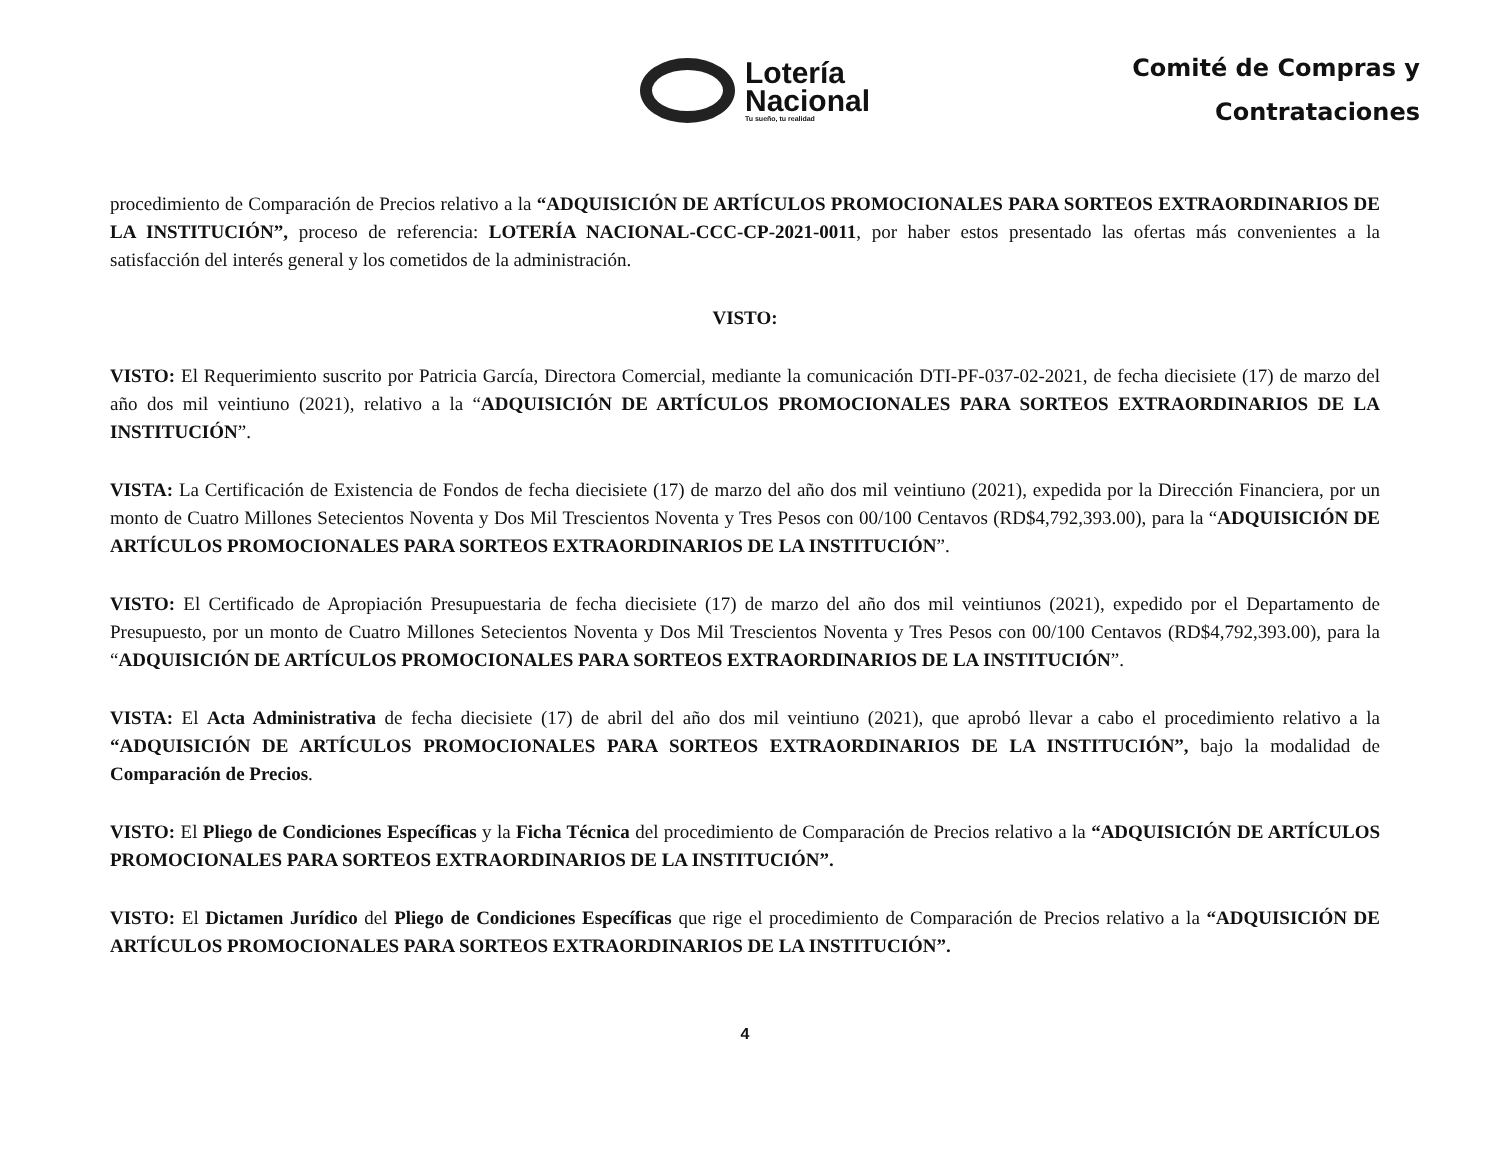Lotería
Nacional
Tu sueño, tu realidad
Comité de Compras y
Contrataciones
procedimiento de Comparación de Precios relativo a la “ADQUISICIÓN DE ARTÍCULOS PROMOCIONALES PARA SORTEOS EXTRAORDINARIOS DE LA INSTITUCIÓN”, proceso de referencia: LOTERÍA NACIONAL-CCC-CP-2021-0011, por haber estos presentado las ofertas más convenientes a la satisfacción del interés general y los cometidos de la administración.
VISTO:
VISTO: El Requerimiento suscrito por Patricia García, Directora Comercial, mediante la comunicación DTI-PF-037-02-2021, de fecha diecisiete (17) de marzo del año dos mil veintiuno (2021), relativo a la “ADQUISICIÓN DE ARTÍCULOS PROMOCIONALES PARA SORTEOS EXTRAORDINARIOS DE LA INSTITUCIÓN”.
VISTA: La Certificación de Existencia de Fondos de fecha diecisiete (17) de marzo del año dos mil veintiuno (2021), expedida por la Dirección Financiera, por un monto de Cuatro Millones Setecientos Noventa y Dos Mil Trescientos Noventa y Tres Pesos con 00/100 Centavos (RD$4,792,393.00), para la “ADQUISICIÓN DE ARTÍCULOS PROMOCIONALES PARA SORTEOS EXTRAORDINARIOS DE LA INSTITUCIÓN”.
VISTO: El Certificado de Apropiación Presupuestaria de fecha diecisiete (17) de marzo del año dos mil veintiunos (2021), expedido por el Departamento de Presupuesto, por un monto de Cuatro Millones Setecientos Noventa y Dos Mil Trescientos Noventa y Tres Pesos con 00/100 Centavos (RD$4,792,393.00), para la “ADQUISICIÓN DE ARTÍCULOS PROMOCIONALES PARA SORTEOS EXTRAORDINARIOS DE LA INSTITUCIÓN”.
VISTA: El Acta Administrativa de fecha diecisiete (17) de abril del año dos mil veintiuno (2021), que aprobó llevar a cabo el procedimiento relativo a la “ADQUISICIÓN DE ARTÍCULOS PROMOCIONALES PARA SORTEOS EXTRAORDINARIOS DE LA INSTITUCIÓN”, bajo la modalidad de Comparación de Precios.
VISTO: El Pliego de Condiciones Específicas y la Ficha Técnica del procedimiento de Comparación de Precios relativo a la “ADQUISICIÓN DE ARTÍCULOS PROMOCIONALES PARA SORTEOS EXTRAORDINARIOS DE LA INSTITUCIÓN”.
VISTO: El Dictamen Jurídico del Pliego de Condiciones Específicas que rige el procedimiento de Comparación de Precios relativo a la “ADQUISICIÓN DE ARTÍCULOS PROMOCIONALES PARA SORTEOS EXTRAORDINARIOS DE LA INSTITUCIÓN”.
4